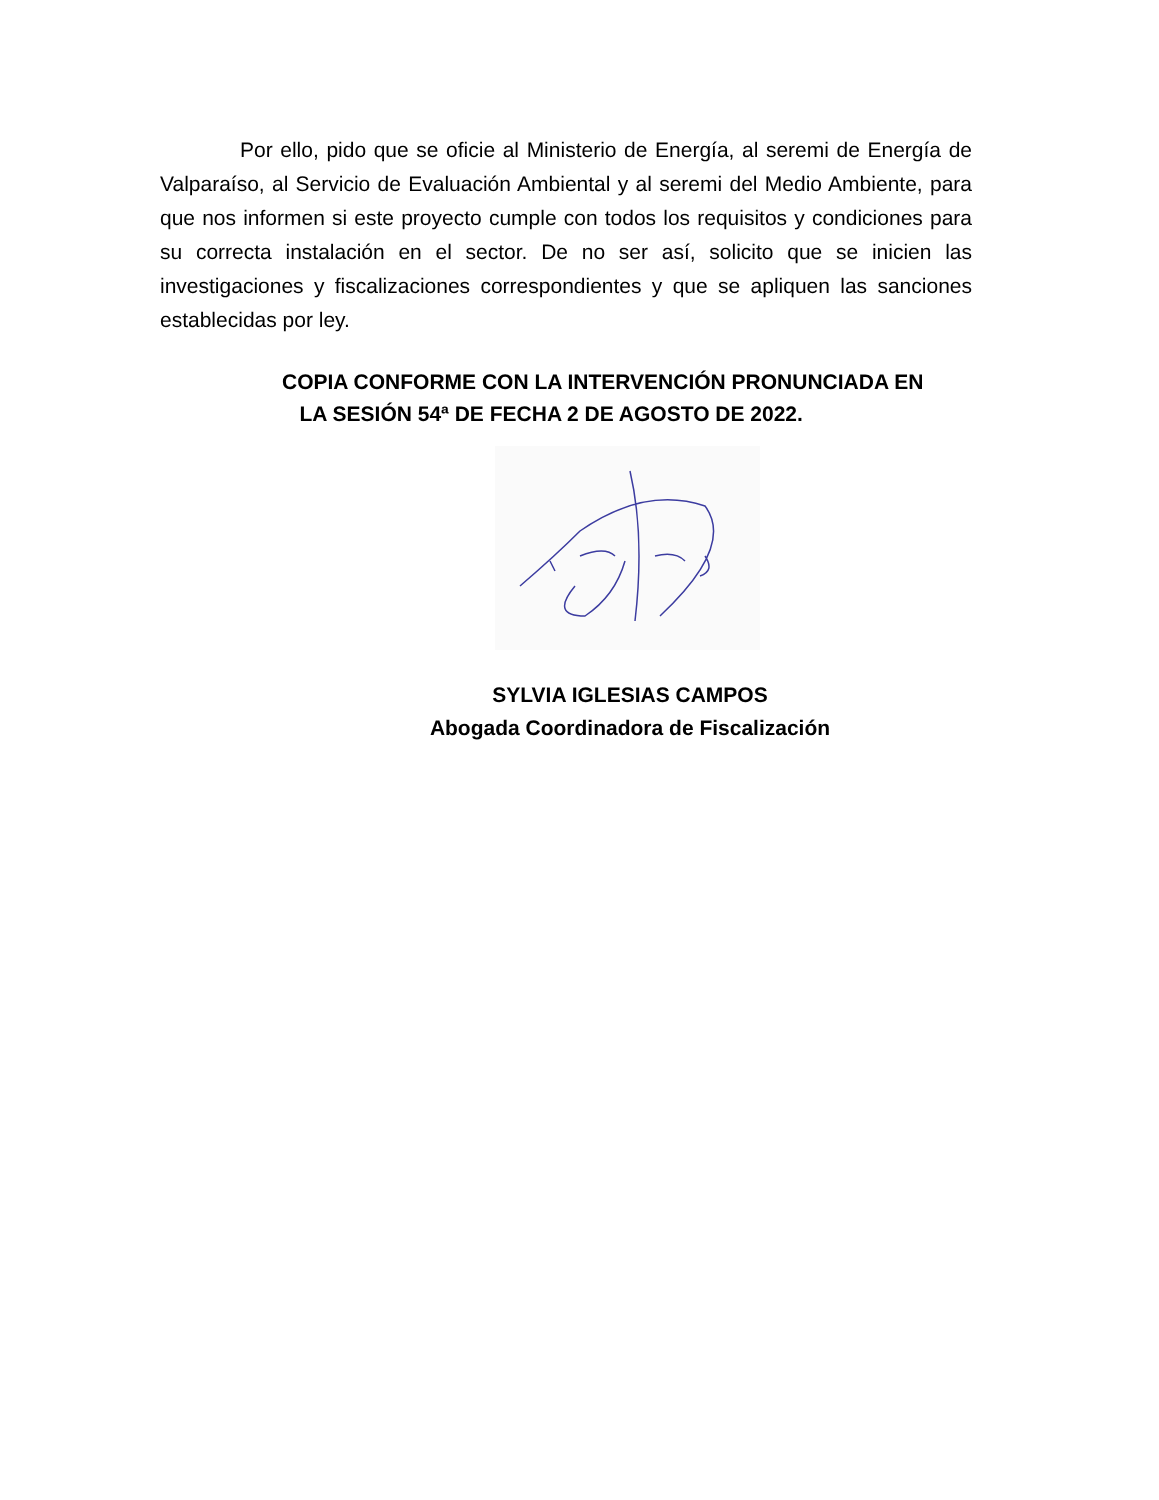Por ello, pido que se oficie al Ministerio de Energía, al seremi de Energía de Valparaíso, al Servicio de Evaluación Ambiental y al seremi del Medio Ambiente, para que nos informen si este proyecto cumple con todos los requisitos y condiciones para su correcta instalación en el sector. De no ser así, solicito que se inicien las investigaciones y fiscalizaciones correspondientes y que se apliquen las sanciones establecidas por ley.
COPIA CONFORME CON LA INTERVENCIÓN PRONUNCIADA EN
LA SESIÓN 54ª DE FECHA 2 DE AGOSTO DE 2022.
SYLVIA IGLESIAS CAMPOS
Abogada Coordinadora de Fiscalización